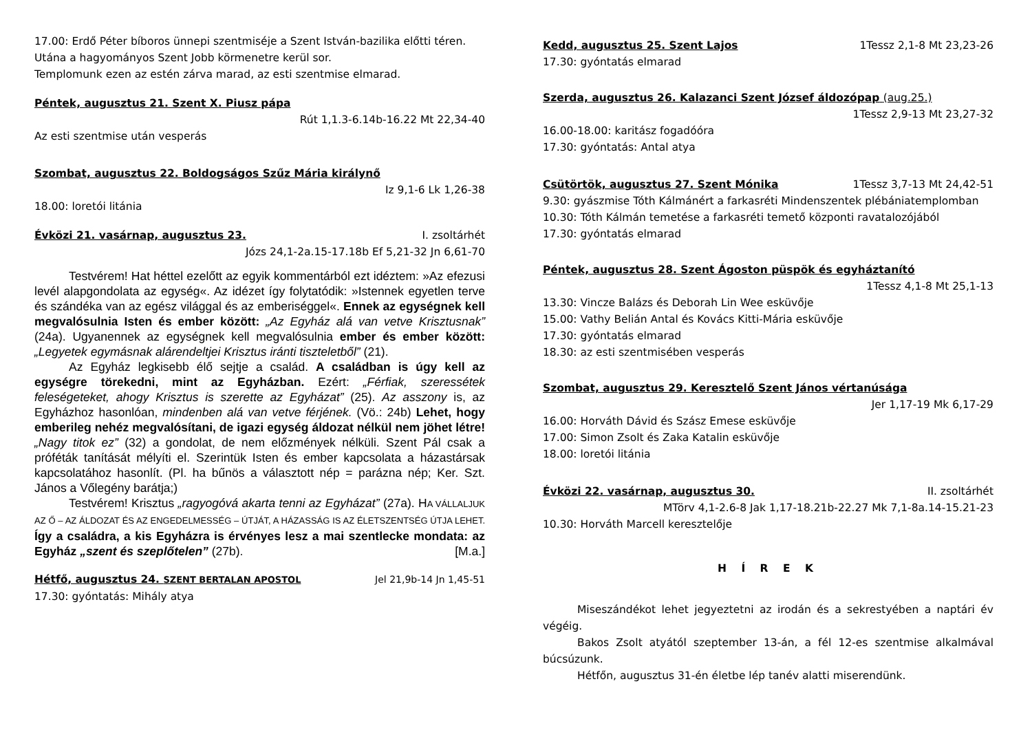17.00: Erdő Péter bíboros ünnepi szentmiséje a Szent István-bazilika előtti téren. Utána a hagyományos Szent Jobb körmenetre kerül sor.
Templomunk ezen az estén zárva marad, az esti szentmise elmarad.
Péntek, augusztus 21. Szent X. Piusz pápa
Rút 1,1.3-6.14b-16.22 Mt 22,34-40
Az esti szentmise után vesperás
Szombat, augusztus 22. Boldogságos Szűz Mária királynő
Iz 9,1-6 Lk 1,26-38
18.00: loretói litánia
Évközi 21. vasárnap, augusztus 23. I. zsoltárhét
Józs 24,1-2a.15-17.18b Ef 5,21-32 Jn 6,61-70
Testvérem! Hat héttel ezelőtt az egyik kommentárból ezt idéztem: »Az efezusi levél alapgondolata az egység«. Az idézet így folytatódik: »Istennek egyetlen terve és szándéka van az egész világgal és az emberiséggel«. Ennek az egységnek kell megvalósulnia Isten és ember között: „Az Egyház alá van vetve Krisztusnak” (24a). Ugyanennek az egységnek kell megvalósulnia ember és ember között: „Legyetek egymásnak alárendeltjei Krisztus iránti tiszteletből” (21).
Az Egyház legkisebb élő sejtje a család. A családban is úgy kell az egységre törekedni, mint az Egyházban. Ezért: „Férfiak, szeressétek feleségeteket, ahogy Krisztus is szerette az Egyházat” (25). Az asszony is, az Egyházhoz hasonlóan, mindenben alá van vetve férjének. (Vö.: 24b) Lehet, hogy emberileg nehéz megvalósítani, de igazi egység áldozat nélkül nem jöhet létre! „Nagy titok ez” (32) a gondolat, de nem előzmények nélküli. Szent Pál csak a próféták tanítását mélyíti el. Szerintük Isten és ember kapcsolata a házastársak kapcsolatához hasonlít. (Pl. ha bűnös a választott nép = parázna nép; Ker. Szt. János a Vőlegény barátja;)
Testvérem! Krisztus „ragyogóvá akarta tenni az Egyházat” (27a). HA VÁLLALJUK AZ Ő – AZ ÁLDOZAT ÉS AZ ENGEDELMESSÉG – ÚTJÁT, A HÁZASSÁG IS AZ ÉLETSZENTSÉG ÚTJA LEHET. Így a családra, a kis Egyházra is érvényes lesz a mai szentlecke mondata: az Egyház „szent és szeplőtelen” (27b). [M.a.]
Hétfő, augusztus 24. SZENT BERTALAN APOSTOL Jel 21,9b-14 Jn 1,45-51
17.30: gyóntatás: Mihály atya
Kedd, augusztus 25. Szent Lajos 1Tessz 2,1-8 Mt 23,23-26
17.30: gyóntatás elmarad
Szerda, augusztus 26. Kalazanci Szent József áldozópap (aug.25.)
1Tessz 2,9-13 Mt 23,27-32
16.00-18.00: karitász fogadóóra
17.30: gyóntatás: Antal atya
Csütörtök, augusztus 27. Szent Mónika 1Tessz 3,7-13 Mt 24,42-51
9.30: gyászmise Tóth Kálmánért a farkasréti Mindenszentek plébániatemplomban
10.30: Tóth Kálmán temetése a farkasréti temető központi ravatalozójából
17.30: gyóntatás elmarad
Péntek, augusztus 28. Szent Ágoston püspök és egyháztanító
1Tessz 4,1-8 Mt 25,1-13
13.30: Vincze Balázs és Deborah Lin Wee esküvője
15.00: Vathy Belián Antal és Kovács Kitti-Mária esküvője
17.30: gyóntatás elmarad
18.30: az esti szentmisében vesperás
Szombat, augusztus 29. Keresztelő Szent János vértanúsága
Jer 1,17-19 Mk 6,17-29
16.00: Horváth Dávid és Szász Emese esküvője
17.00: Simon Zsolt és Zaka Katalin esküvője
18.00: loretói litánia
Évközi 22. vasárnap, augusztus 30. II. zsoltárhét
MTörv 4,1-2.6-8 Jak 1,17-18.21b-22.27 Mk 7,1-8a.14-15.21-23
10.30: Horváth Marcell keresztelője
H Í R E K
Miseszándékot lehet jegyeztetni az irodán és a sekrestyében a naptári év végéig.
Bakos Zsolt atyától szeptember 13-án, a fél 12-es szentmise alkalmával búcsúzunk.
Hétfőn, augusztus 31-én életbe lép tanév alatti miserendünk.